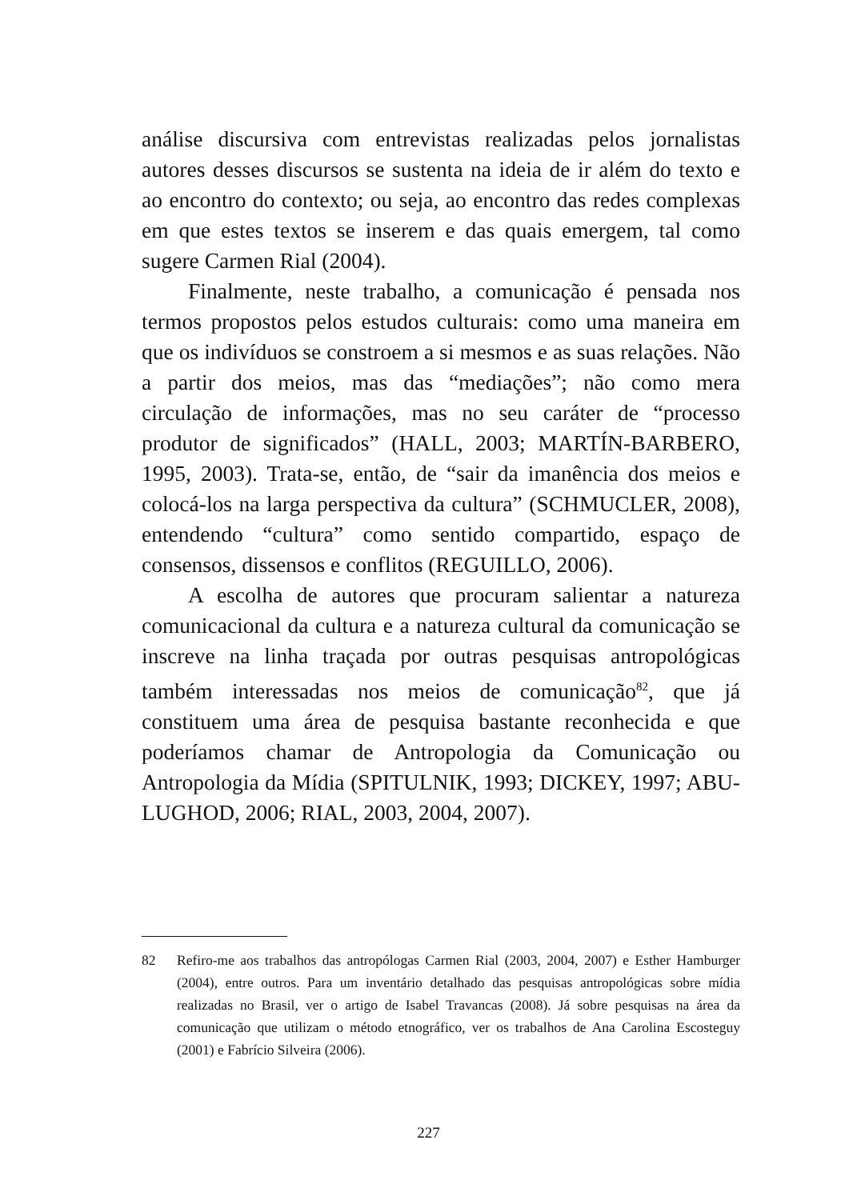análise discursiva com entrevistas realizadas pelos jornalistas autores desses discursos se sustenta na ideia de ir além do texto e ao encontro do contexto; ou seja, ao encontro das redes complexas em que estes textos se inserem e das quais emergem, tal como sugere Carmen Rial (2004).
Finalmente, neste trabalho, a comunicação é pensada nos termos propostos pelos estudos culturais: como uma maneira em que os indivíduos se constroem a si mesmos e as suas relações. Não a partir dos meios, mas das “mediações”; não como mera circulação de informações, mas no seu caráter de “processo produtor de significados” (HALL, 2003; MARTÍN-BARBERO, 1995, 2003). Trata-se, então, de “sair da imanência dos meios e colocá-los na larga perspectiva da cultura” (SCHMUCLER, 2008), entendendo “cultura” como sentido compartido, espaço de consensos, dissensos e conflitos (REGUILLO, 2006).
A escolha de autores que procuram salientar a natureza comunicacional da cultura e a natureza cultural da comunicação se inscreve na linha traçada por outras pesquisas antropológicas também interessadas nos meios de comunicação<sup>82</sup>, que já constituem uma área de pesquisa bastante reconhecida e que poderíamos chamar de Antropologia da Comunicação ou Antropologia da Mídia (SPITULNIK, 1993; DICKEY, 1997; ABU-LUGHOD, 2006; RIAL, 2003, 2004, 2007).
82 Refiro-me aos trabalhos das antropólogas Carmen Rial (2003, 2004, 2007) e Esther Hamburger (2004), entre outros. Para um inventário detalhado das pesquisas antropológicas sobre mídia realizadas no Brasil, ver o artigo de Isabel Travancas (2008). Já sobre pesquisas na área da comunicação que utilizam o método etnográfico, ver os trabalhos de Ana Carolina Escosteguy (2001) e Fabrício Silveira (2006).
227